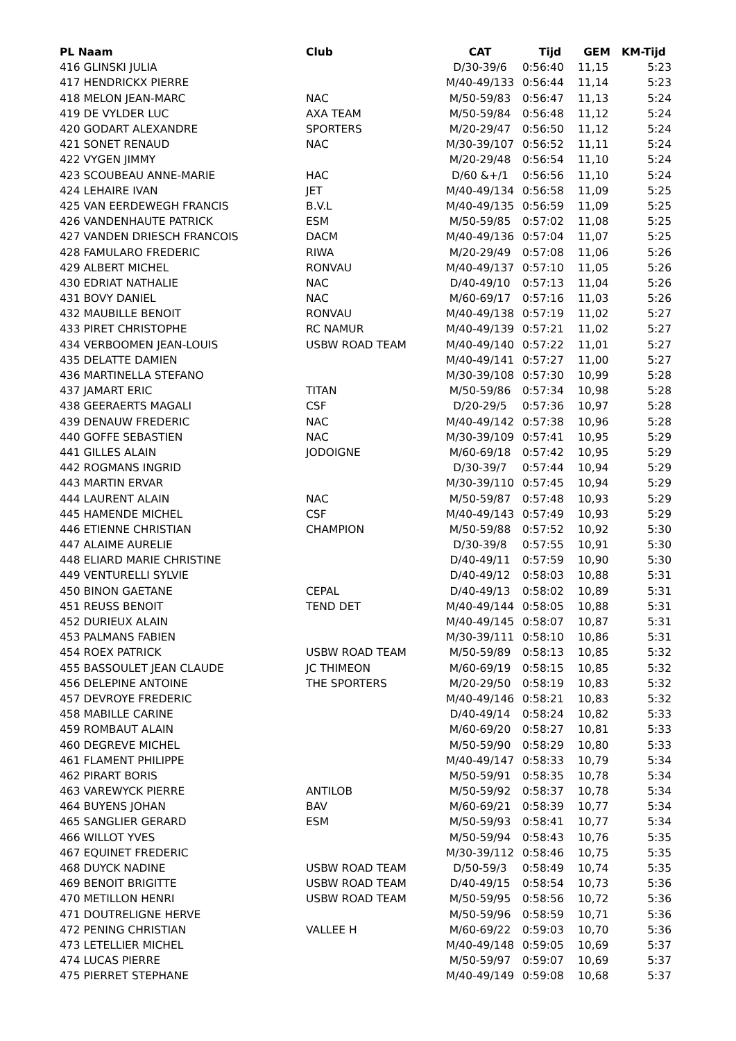| PL Naam | Club | CAT | Tijd | GEM | KM-Tijd |
| --- | --- | --- | --- | --- | --- |
| 416 GLINSKI JULIA | | D/30-39/6 | 0:56:40 | 11,15 | 5:23 |
| 417 HENDRICKX PIERRE | | M/40-49/133 | 0:56:44 | 11,14 | 5:23 |
| 418 MELON JEAN-MARC | NAC | M/50-59/83 | 0:56:47 | 11,13 | 5:24 |
| 419 DE VYLDER LUC | AXA TEAM | M/50-59/84 | 0:56:48 | 11,12 | 5:24 |
| 420 GODART ALEXANDRE | SPORTERS | M/20-29/47 | 0:56:50 | 11,12 | 5:24 |
| 421 SONET RENAUD | NAC | M/30-39/107 | 0:56:52 | 11,11 | 5:24 |
| 422 VYGEN JIMMY | | M/20-29/48 | 0:56:54 | 11,10 | 5:24 |
| 423 SCOUBEAU ANNE-MARIE | HAC | D/60 &+/1 | 0:56:56 | 11,10 | 5:24 |
| 424 LEHAIRE IVAN | JET | M/40-49/134 | 0:56:58 | 11,09 | 5:25 |
| 425 VAN EERDEWEGH FRANCIS | B.V.L | M/40-49/135 | 0:56:59 | 11,09 | 5:25 |
| 426 VANDENHAUTE PATRICK | ESM | M/50-59/85 | 0:57:02 | 11,08 | 5:25 |
| 427 VANDEN DRIESCH FRANCOIS | DACM | M/40-49/136 | 0:57:04 | 11,07 | 5:25 |
| 428 FAMULARO FREDERIC | RIWA | M/20-29/49 | 0:57:08 | 11,06 | 5:26 |
| 429 ALBERT MICHEL | RONVAU | M/40-49/137 | 0:57:10 | 11,05 | 5:26 |
| 430 EDRIAT NATHALIE | NAC | D/40-49/10 | 0:57:13 | 11,04 | 5:26 |
| 431 BOVY DANIEL | NAC | M/60-69/17 | 0:57:16 | 11,03 | 5:26 |
| 432 MAUBILLE BENOIT | RONVAU | M/40-49/138 | 0:57:19 | 11,02 | 5:27 |
| 433 PIRET CHRISTOPHE | RC NAMUR | M/40-49/139 | 0:57:21 | 11,02 | 5:27 |
| 434 VERBOOMEN JEAN-LOUIS | USBW ROAD TEAM | M/40-49/140 | 0:57:22 | 11,01 | 5:27 |
| 435 DELATTE DAMIEN | | M/40-49/141 | 0:57:27 | 11,00 | 5:27 |
| 436 MARTINELLA STEFANO | | M/30-39/108 | 0:57:30 | 10,99 | 5:28 |
| 437 JAMART ERIC | TITAN | M/50-59/86 | 0:57:34 | 10,98 | 5:28 |
| 438 GEERAERTS MAGALI | CSF | D/20-29/5 | 0:57:36 | 10,97 | 5:28 |
| 439 DENAUW FREDERIC | NAC | M/40-49/142 | 0:57:38 | 10,96 | 5:28 |
| 440 GOFFE SEBASTIEN | NAC | M/30-39/109 | 0:57:41 | 10,95 | 5:29 |
| 441 GILLES ALAIN | JODOIGNE | M/60-69/18 | 0:57:42 | 10,95 | 5:29 |
| 442 ROGMANS INGRID | | D/30-39/7 | 0:57:44 | 10,94 | 5:29 |
| 443 MARTIN ERVAR | | M/30-39/110 | 0:57:45 | 10,94 | 5:29 |
| 444 LAURENT ALAIN | NAC | M/50-59/87 | 0:57:48 | 10,93 | 5:29 |
| 445 HAMENDE MICHEL | CSF | M/40-49/143 | 0:57:49 | 10,93 | 5:29 |
| 446 ETIENNE CHRISTIAN | CHAMPION | M/50-59/88 | 0:57:52 | 10,92 | 5:30 |
| 447 ALAIME AURELIE | | D/30-39/8 | 0:57:55 | 10,91 | 5:30 |
| 448 ELIARD MARIE CHRISTINE | | D/40-49/11 | 0:57:59 | 10,90 | 5:30 |
| 449 VENTURELLI SYLVIE | | D/40-49/12 | 0:58:03 | 10,88 | 5:31 |
| 450 BINON GAETANE | CEPAL | D/40-49/13 | 0:58:02 | 10,89 | 5:31 |
| 451 REUSS BENOIT | TEND DET | M/40-49/144 | 0:58:05 | 10,88 | 5:31 |
| 452 DURIEUX ALAIN | | M/40-49/145 | 0:58:07 | 10,87 | 5:31 |
| 453 PALMANS FABIEN | | M/30-39/111 | 0:58:10 | 10,86 | 5:31 |
| 454 ROEX PATRICK | USBW ROAD TEAM | M/50-59/89 | 0:58:13 | 10,85 | 5:32 |
| 455 BASSOULET JEAN CLAUDE | JC THIMEON | M/60-69/19 | 0:58:15 | 10,85 | 5:32 |
| 456 DELEPINE ANTOINE | THE SPORTERS | M/20-29/50 | 0:58:19 | 10,83 | 5:32 |
| 457 DEVROYE FREDERIC | | M/40-49/146 | 0:58:21 | 10,83 | 5:32 |
| 458 MABILLE CARINE | | D/40-49/14 | 0:58:24 | 10,82 | 5:33 |
| 459 ROMBAUT ALAIN | | M/60-69/20 | 0:58:27 | 10,81 | 5:33 |
| 460 DEGREVE MICHEL | | M/50-59/90 | 0:58:29 | 10,80 | 5:33 |
| 461 FLAMENT PHILIPPE | | M/40-49/147 | 0:58:33 | 10,79 | 5:34 |
| 462 PIRART BORIS | | M/50-59/91 | 0:58:35 | 10,78 | 5:34 |
| 463 VAREWYCK PIERRE | ANTILOB | M/50-59/92 | 0:58:37 | 10,78 | 5:34 |
| 464 BUYENS JOHAN | BAV | M/60-69/21 | 0:58:39 | 10,77 | 5:34 |
| 465 SANGLIER GERARD | ESM | M/50-59/93 | 0:58:41 | 10,77 | 5:34 |
| 466 WILLOT YVES | | M/50-59/94 | 0:58:43 | 10,76 | 5:35 |
| 467 EQUINET FREDERIC | | M/30-39/112 | 0:58:46 | 10,75 | 5:35 |
| 468 DUYCK NADINE | USBW ROAD TEAM | D/50-59/3 | 0:58:49 | 10,74 | 5:35 |
| 469 BENOIT BRIGITTE | USBW ROAD TEAM | D/40-49/15 | 0:58:54 | 10,73 | 5:36 |
| 470 METILLON HENRI | USBW ROAD TEAM | M/50-59/95 | 0:58:56 | 10,72 | 5:36 |
| 471 DOUTRELIGNE HERVE | | M/50-59/96 | 0:58:59 | 10,71 | 5:36 |
| 472 PENING CHRISTIAN | VALLEE H | M/60-69/22 | 0:59:03 | 10,70 | 5:36 |
| 473 LETELLIER MICHEL | | M/40-49/148 | 0:59:05 | 10,69 | 5:37 |
| 474 LUCAS PIERRE | | M/50-59/97 | 0:59:07 | 10,69 | 5:37 |
| 475 PIERRET STEPHANE | | M/40-49/149 | 0:59:08 | 10,68 | 5:37 |